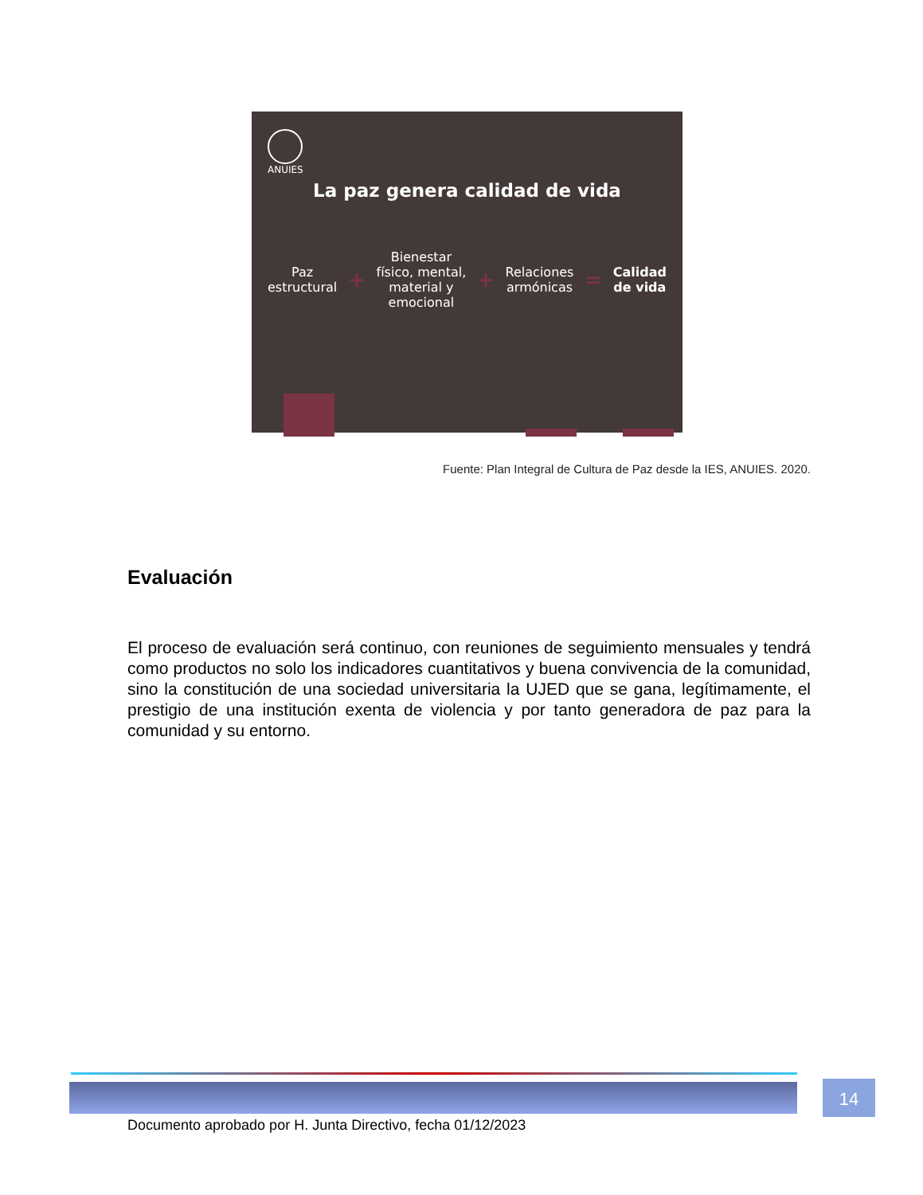ANUIES
La paz genera calidad de vida
Paz
estructural
+
Bienestar
físico, mental,
material y
emocional
+
Relaciones
armónicas
=
Calidad
de vida
Fuente: Plan Integral de Cultura de Paz desde la IES, ANUIES. 2020.
Evaluación
El proceso de evaluación será continuo, con reuniones de seguimiento mensuales y tendrá como productos no solo los indicadores cuantitativos y buena convivencia de la comunidad, sino la constitución de una sociedad universitaria la UJED que se gana, legítimamente, el prestigio de una institución exenta de violencia y por tanto generadora de paz para la comunidad y su entorno.
14
Documento aprobado por H. Junta Directivo, fecha 01/12/2023